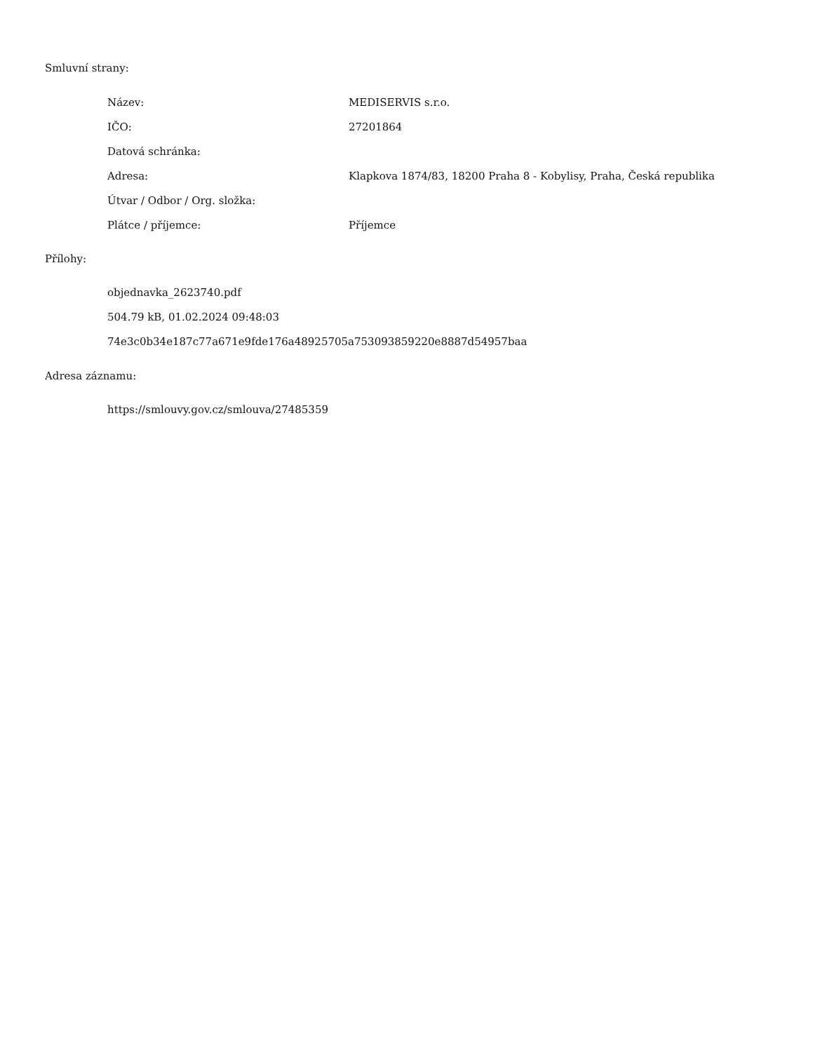Smluvní strany:
| Název: | MEDISERVIS s.r.o. |
| IČO: | 27201864 |
| Datová schránka: | |
| Adresa: | Klapkova 1874/83, 18200 Praha 8 - Kobylisy, Praha, Česká republika |
| Útvar / Odbor / Org. složka: | |
| Plátce / příjemce: | Příjemce |
Přílohy:
objednavka_2623740.pdf
504.79 kB, 01.02.2024 09:48:03
74e3c0b34e187c77a671e9fde176a48925705a753093859220e8887d54957baa
Adresa záznamu:
https://smlouvy.gov.cz/smlouva/27485359